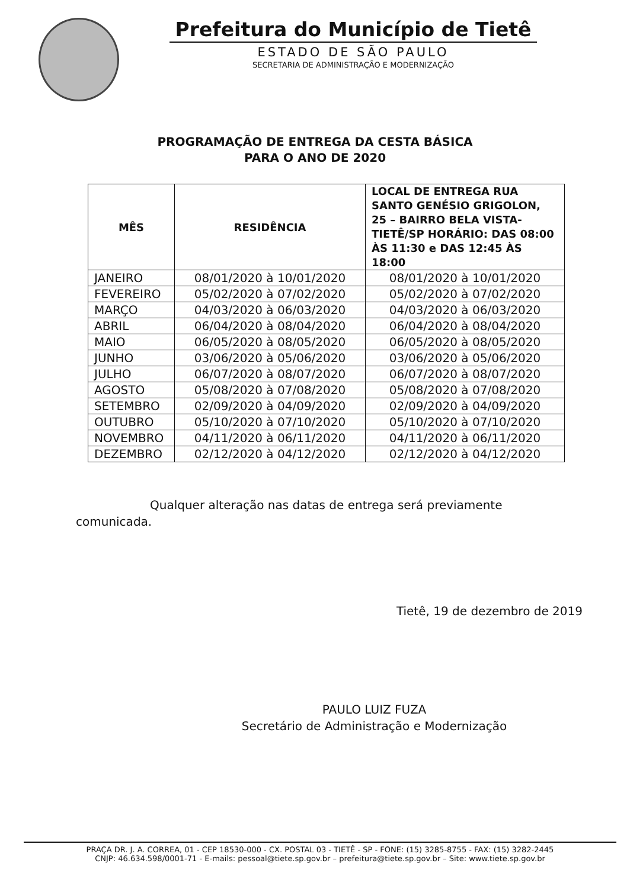Prefeitura do Município de Tietê
ESTADO DE SÃO PAULO
SECRETARIA DE ADMINISTRAÇÃO E MODERNIZAÇÃO
PROGRAMAÇÃO DE ENTREGA DA CESTA BÁSICA
PARA O ANO DE 2020
| MÊS | RESIDÊNCIA | LOCAL DE ENTREGA RUA SANTO GENÉSIO GRIGOLON, 25 – BAIRRO BELA VISTA- TIETÊ/SP HORÁRIO: DAS 08:00 ÀS 11:30 e DAS 12:45 ÀS 18:00 |
| --- | --- | --- |
| JANEIRO | 08/01/2020 à 10/01/2020 | 08/01/2020 à 10/01/2020 |
| FEVEREIRO | 05/02/2020 à 07/02/2020 | 05/02/2020 à 07/02/2020 |
| MARÇO | 04/03/2020 à 06/03/2020 | 04/03/2020 à 06/03/2020 |
| ABRIL | 06/04/2020 à 08/04/2020 | 06/04/2020 à 08/04/2020 |
| MAIO | 06/05/2020 à 08/05/2020 | 06/05/2020 à 08/05/2020 |
| JUNHO | 03/06/2020 à 05/06/2020 | 03/06/2020 à 05/06/2020 |
| JULHO | 06/07/2020 à 08/07/2020 | 06/07/2020 à 08/07/2020 |
| AGOSTO | 05/08/2020 à 07/08/2020 | 05/08/2020 à 07/08/2020 |
| SETEMBRO | 02/09/2020 à 04/09/2020 | 02/09/2020 à 04/09/2020 |
| OUTUBRO | 05/10/2020 à 07/10/2020 | 05/10/2020 à 07/10/2020 |
| NOVEMBRO | 04/11/2020 à 06/11/2020 | 04/11/2020 à 06/11/2020 |
| DEZEMBRO | 02/12/2020 à 04/12/2020 | 02/12/2020 à 04/12/2020 |
Qualquer alteração nas datas de entrega será previamente comunicada.
Tietê, 19 de dezembro de 2019
PAULO LUIZ FUZA
Secretário de Administração e Modernização
PRAÇA DR. J. A. CORREA, 01 - CEP 18530-000 - CX. POSTAL 03 - TIETÊ - SP - FONE: (15) 3285-8755 - FAX: (15) 3282-2445
CNJP: 46.634.598/0001-71 - E-mails: pessoal@tiete.sp.gov.br – prefeitura@tiete.sp.gov.br – Site: www.tiete.sp.gov.br